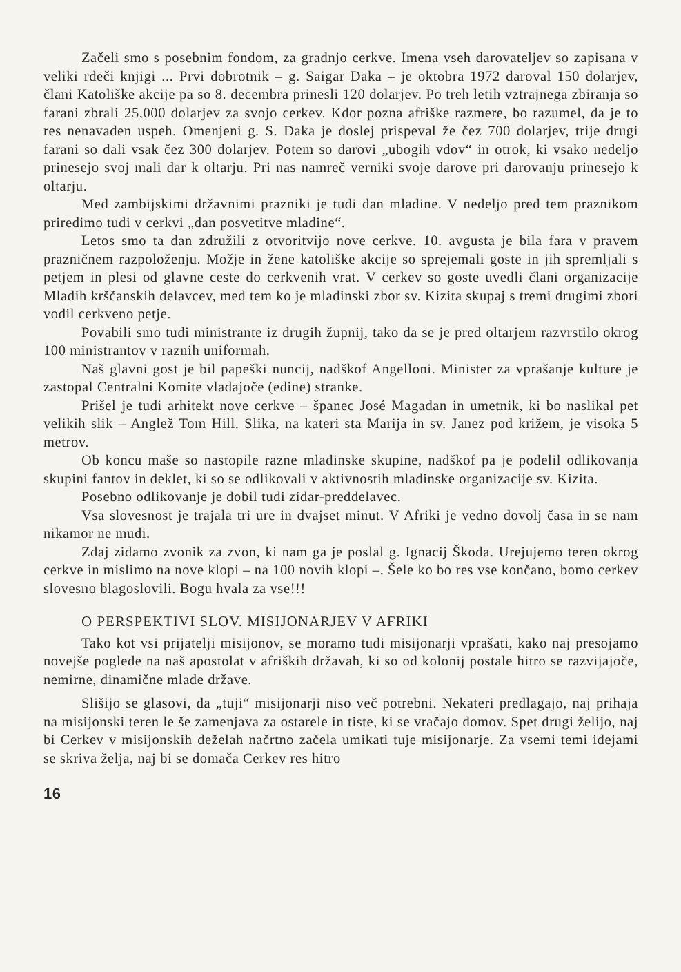Začeli smo s posebnim fondom, za gradnjo cerkve. Imena vseh darovateljev so zapisana v veliki rdeči knjigi ... Prvi dobrotnik – g. Saigar Daka – je oktobra 1972 daroval 150 dolarjev, člani Katoliške akcije pa so 8. decembra prinesli 120 dolarjev. Po treh letih vztrajnega zbiranja so farani zbrali 25,000 dolarjev za svojo cerkev. Kdor pozna afriške razmere, bo razumel, da je to res nenavaden uspeh. Omenjeni g. S. Daka je doslej prispeval že čez 700 dolarjev, trije drugi farani so dali vsak čez 300 dolarjev. Potem so darovi „ubogih vdov“ in otrok, ki vsako nedeljo prinesejo svoj mali dar k oltarju. Pri nas namreč verniki svoje darove pri darovanju prinesejo k oltarju.
Med zambijskimi državnimi prazniki je tudi dan mladine. V nedeljo pred tem praznikom priredimo tudi v cerkvi „dan posvetitve mladine“.
Letos smo ta dan združili z otvoritvijo nove cerkve. 10. avgusta je bila fara v pravem prazničnem razpoloženju. Možje in žene katoliške akcije so sprejemali goste in jih spremljali s petjem in plesi od glavne ceste do cerkvenih vrat. V cerkev so goste uvedli člani organizacije Mladih krščanskih delavcev, med tem ko je mladinski zbor sv. Kizita skupaj s tremi drugimi zbori vodil cerkveno petje.
Povabili smo tudi ministrante iz drugih župnij, tako da se je pred oltarjem razvrstilo okrog 100 ministrantov v raznih uniformah.
Naš glavni gost je bil papeški nuncij, nadškof Angelloni. Minister za vprašanje kulture je zastopal Centralni Komite vladajoče (edine) stranke.
Prišel je tudi arhitekt nove cerkve – španec José Magadan in umetnik, ki bo naslikal pet velikih slik – Anglež Tom Hill. Slika, na kateri sta Marija in sv. Janez pod križem, je visoka 5 metrov.
Ob koncu maše so nastopile razne mladinske skupine, nadškof pa je podelil odlikovanja skupini fantov in deklet, ki so se odlikovali v aktivnostih mladinske organizacije sv. Kizita.
Posebno odlikovanje je dobil tudi zidar-preddelavec.
Vsa slovesnost je trajala tri ure in dvajset minut. V Afriki je vedno dovolj časa in se nam nikamor ne mudi.
Zdaj zidamo zvonik za zvon, ki nam ga je poslal g. Ignacij Škoda. Urejujemo teren okrog cerkve in mislimo na nove klopi – na 100 novih klopi –. Šele ko bo res vse končano, bomo cerkev slovesno blagoslovili. Bogu hvala za vse!!!
O PERSPEKTIVI SLOV. MISIJONARJEV V AFRIKI
Tako kot vsi prijatelji misijonov, se moramo tudi misijonarji vprašati, kako naj presojamo novejše poglede na naš apostolat v afriških državah, ki so od kolonij postale hitro se razvijajoče, nemirne, dinamične mlade države.
Slišijo se glasovi, da „tuji“ misijonarji niso več potrebni. Nekateri predlagajo, naj prihaja na misijonski teren le še zamenjava za ostarele in tiste, ki se vračajo domov. Spet drugi želijo, naj bi Cerkev v misijonskih deželah načrtno začela umikati tuje misijonarje. Za vsemi temi idejami se skriva želja, naj bi se domača Cerkev res hitro
16